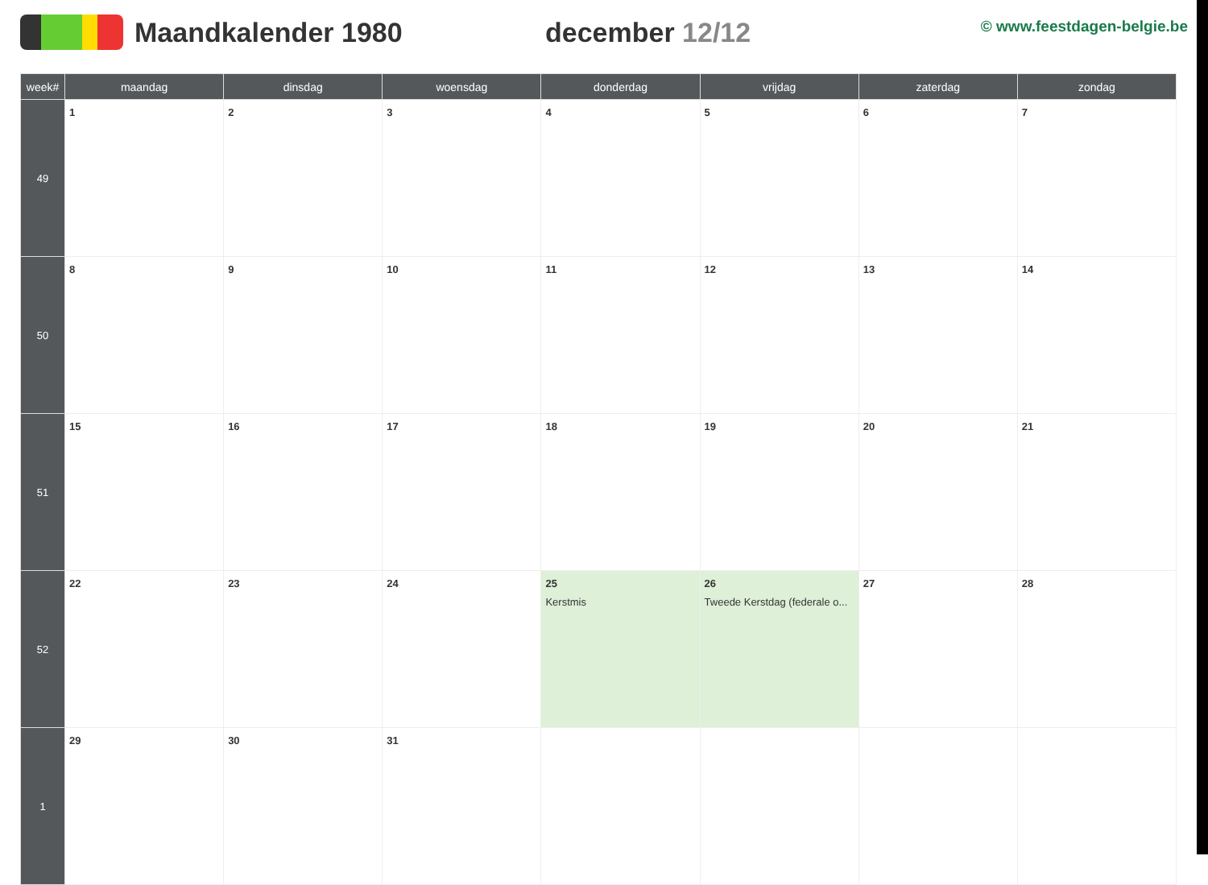Maandkalender 1980 december 12/12
© www.feestdagen-belgie.be
| week# | maandag | dinsdag | woensdag | donderdag | vrijdag | zaterdag | zondag |
| --- | --- | --- | --- | --- | --- | --- | --- |
| 49 | 1 | 2 | 3 | 4 | 5 | 6 | 7 |
| 50 | 8 | 9 | 10 | 11 | 12 | 13 | 14 |
| 51 | 15 | 16 | 17 | 18 | 19 | 20 | 21 |
| 52 | 22 | 23 | 24 | 25 Kerstmis | 26 Tweede Kerstdag (federale o... | 27 | 28 |
| 1 | 29 | 30 | 31 | | | | |